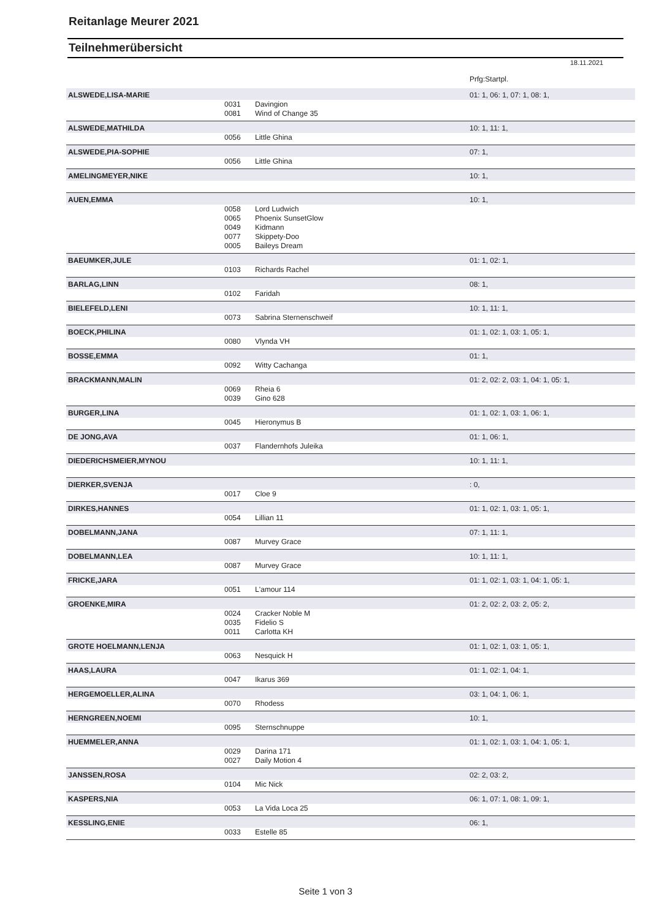Reitanlage Meurer 2021
Teilnehmerübersicht
18.11.2021
| | | | Prfg:Startpl. |
| ALSWEDE,LISA-MARIE | | | 01: 1, 06: 1, 07: 1, 08: 1, |
| | 0031 | Davingion | |
| | 0081 | Wind of Change 35 | |
| ALSWEDE,MATHILDA | | | 10: 1, 11: 1, |
| | 0056 | Little Ghina | |
| ALSWEDE,PIA-SOPHIE | | | 07: 1, |
| | 0056 | Little Ghina | |
| AMELINGMEYER,NIKE | | | 10: 1, |
| AUEN,EMMA | | | 10: 1, |
| | 0058 | Lord Ludwich | |
| | 0065 | Phoenix SunsetGlow | |
| | 0049 | Kidmann | |
| | 0077 | Skippety-Doo | |
| | 0005 | Baileys Dream | |
| BAEUMKER,JULE | | | 01: 1, 02: 1, |
| | 0103 | Richards Rachel | |
| BARLAG,LINN | | | 08: 1, |
| | 0102 | Faridah | |
| BIELEFELD,LENI | | | 10: 1, 11: 1, |
| | 0073 | Sabrina Sternenschweif | |
| BOECK,PHILINA | | | 01: 1, 02: 1, 03: 1, 05: 1, |
| | 0080 | Vlynda VH | |
| BOSSE,EMMA | | | 01: 1, |
| | 0092 | Witty Cachanga | |
| BRACKMANN,MALIN | | | 01: 2, 02: 2, 03: 1, 04: 1, 05: 1, |
| | 0069 | Rheia 6 | |
| | 0039 | Gino 628 | |
| BURGER,LINA | | | 01: 1, 02: 1, 03: 1, 06: 1, |
| | 0045 | Hieronymus B | |
| DE JONG,AVA | | | 01: 1, 06: 1, |
| | 0037 | Flandernhofs Juleika | |
| DIEDERICHSMEIER,MYNOU | | | 10: 1, 11: 1, |
| DIERKER,SVENJA | | | : 0, |
| | 0017 | Cloe 9 | |
| DIRKES,HANNES | | | 01: 1, 02: 1, 03: 1, 05: 1, |
| | 0054 | Lillian 11 | |
| DOBELMANN,JANA | | | 07: 1, 11: 1, |
| | 0087 | Murvey Grace | |
| DOBELMANN,LEA | | | 10: 1, 11: 1, |
| | 0087 | Murvey Grace | |
| FRICKE,JARA | | | 01: 1, 02: 1, 03: 1, 04: 1, 05: 1, |
| | 0051 | L'amour 114 | |
| GROENKE,MIRA | | | 01: 2, 02: 2, 03: 2, 05: 2, |
| | 0024 | Cracker Noble M | |
| | 0035 | Fidelio S | |
| | 0011 | Carlotta KH | |
| GROTE HOELMANN,LENJA | | | 01: 1, 02: 1, 03: 1, 05: 1, |
| | 0063 | Nesquick H | |
| HAAS,LAURA | | | 01: 1, 02: 1, 04: 1, |
| | 0047 | Ikarus 369 | |
| HERGEMOELLER,ALINA | | | 03: 1, 04: 1, 06: 1, |
| | 0070 | Rhodess | |
| HERNGREEN,NOEMI | | | 10: 1, |
| | 0095 | Sternschnuppe | |
| HUEMMELER,ANNA | | | 01: 1, 02: 1, 03: 1, 04: 1, 05: 1, |
| | 0029 | Darina 171 | |
| | 0027 | Daily Motion 4 | |
| JANSSEN,ROSA | | | 02: 2, 03: 2, |
| | 0104 | Mic Nick | |
| KASPERS,NIA | | | 06: 1, 07: 1, 08: 1, 09: 1, |
| | 0053 | La Vida Loca 25 | |
| KESSLING,ENIE | | | 06: 1, |
| | 0033 | Estelle 85 | |
Seite 1 von 3